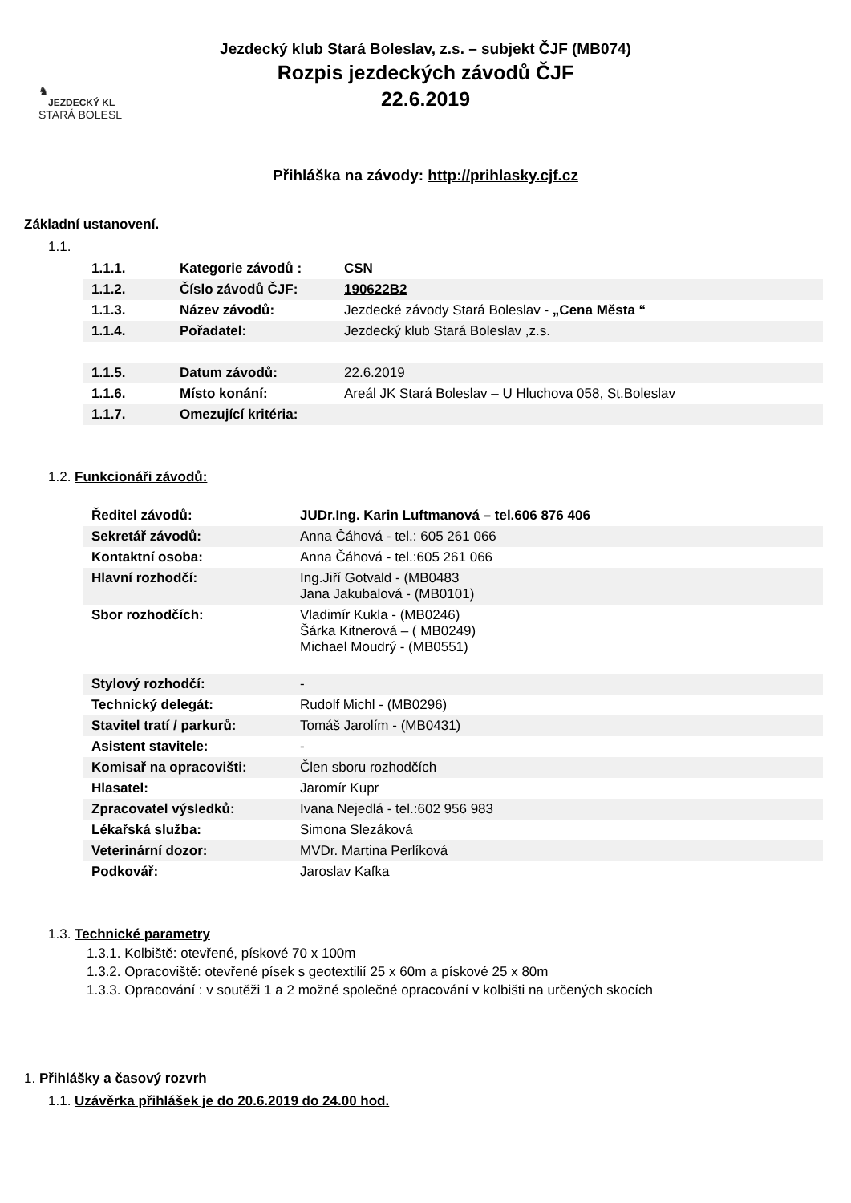Jezdecký klub Stará Boleslav, z.s. – subjekt ČJF (MB074)
Rozpis jezdeckých závodů ČJF
22.6.2019
♞
JEZDECKÝ KL
STARÁ BOLESL
Přihláška na závody: http://prihlasky.cjf.cz
Základní ustanovení.
1.1.
| 1.1.1. | Kategorie závodů : | CSN |
| 1.1.2. | Číslo závodů ČJF: | 190622B2 |
| 1.1.3. | Název závodů: | Jezdecké závody Stará Boleslav - „Cena Města “ |
| 1.1.4. | Pořadatel: | Jezdecký klub Stará Boleslav ,z.s. |
| 1.1.5. | Datum závodů: | 22.6.2019 |
| 1.1.6. | Místo konání: | Areál JK Stará Boleslav – U Hluchova 058, St.Boleslav |
| 1.1.7. | Omezující kritéria: | |
1.2. Funkcionáři závodů:
| Ředitel závodů: | JUDr.Ing. Karin Luftmanová – tel.606 876 406 |
| Sekretář závodů: | Anna Čáhová - tel.: 605 261 066 |
| Kontaktní osoba: | Anna Čáhová - tel.:605 261 066 |
| Hlavní rozhodčí: | Ing.Jiří Gotvald - (MB0483 Jana Jakubalová - (MB0101) |
| Sbor rozhodčích: | Vladimír Kukla - (MB0246) Šárka Kitnerová – ( MB0249) Michael Moudrý - (MB0551) |
| Stylový rozhodčí: | - |
| Technický delegát: | Rudolf Michl - (MB0296) |
| Stavitel tratí / parkurů: | Tomáš Jarolím - (MB0431) |
| Asistent stavitele: | - |
| Komisař na opracovišti: | Člen sboru rozhodčích |
| Hlasatel: | Jaromír Kupr |
| Zpracovatel výsledků: | Ivana Nejedlá - tel.:602 956 983 |
| Lékařská služba: | Simona Slezáková |
| Veterinární dozor: | MVDr. Martina Perlíková |
| Podkovář: | Jaroslav Kafka |
1.3. Technické parametry
1.3.1. Kolbiště: otevřené, pískové 70 x 100m
1.3.2. Opracoviště: otevřené písek s geotextilií 25 x 60m a pískové 25 x 80m
1.3.3. Opracování : v soutěži 1 a 2 možné společné opracování v kolbišti na určených skocích
1. Přihlášky a časový rozvrh
1.1. Uzávěrka přihlášek je do 20.6.2019 do 24.00 hod.